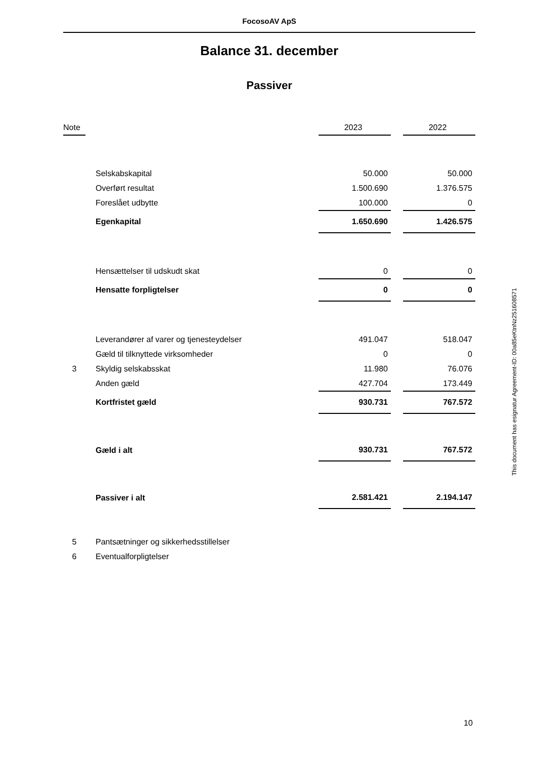FocosoAV ApS
Balance 31. december
Passiver
| Note | | | 2023 | | 2022 |
| --- | --- | --- | --- | --- | --- |
| | | Selskabskapital | 50.000 | | 50.000 |
| | | Overført resultat | 1.500.690 | | 1.376.575 |
| | | Foreslået udbytte | 100.000 | | 0 |
| | | Egenkapital | 1.650.690 | | 1.426.575 |
| | | Hensættelser til udskudt skat | 0 | | 0 |
| | | Hensatte forpligtelser | 0 | | 0 |
| | | Leverandører af varer og tjenesteydelser | 491.047 | | 518.047 |
| | | Gæld til tilknyttede virksomheder | 0 | | 0 |
| 3 | | Skyldig selskabsskat | 11.980 | | 76.076 |
| | | Anden gæld | 427.704 | | 173.449 |
| | | Kortfristet gæld | 930.731 | | 767.572 |
| | | Gæld i alt | 930.731 | | 767.572 |
| | | Passiver i alt | 2.581.421 | | 2.194.147 |
| 5 | | Pantsætninger og sikkerhedsstillelser | | | |
| 6 | | Eventualforpligtelser | | | |
This document has esignatur Agreement-ID: 00a85eKtnNz251608571
10